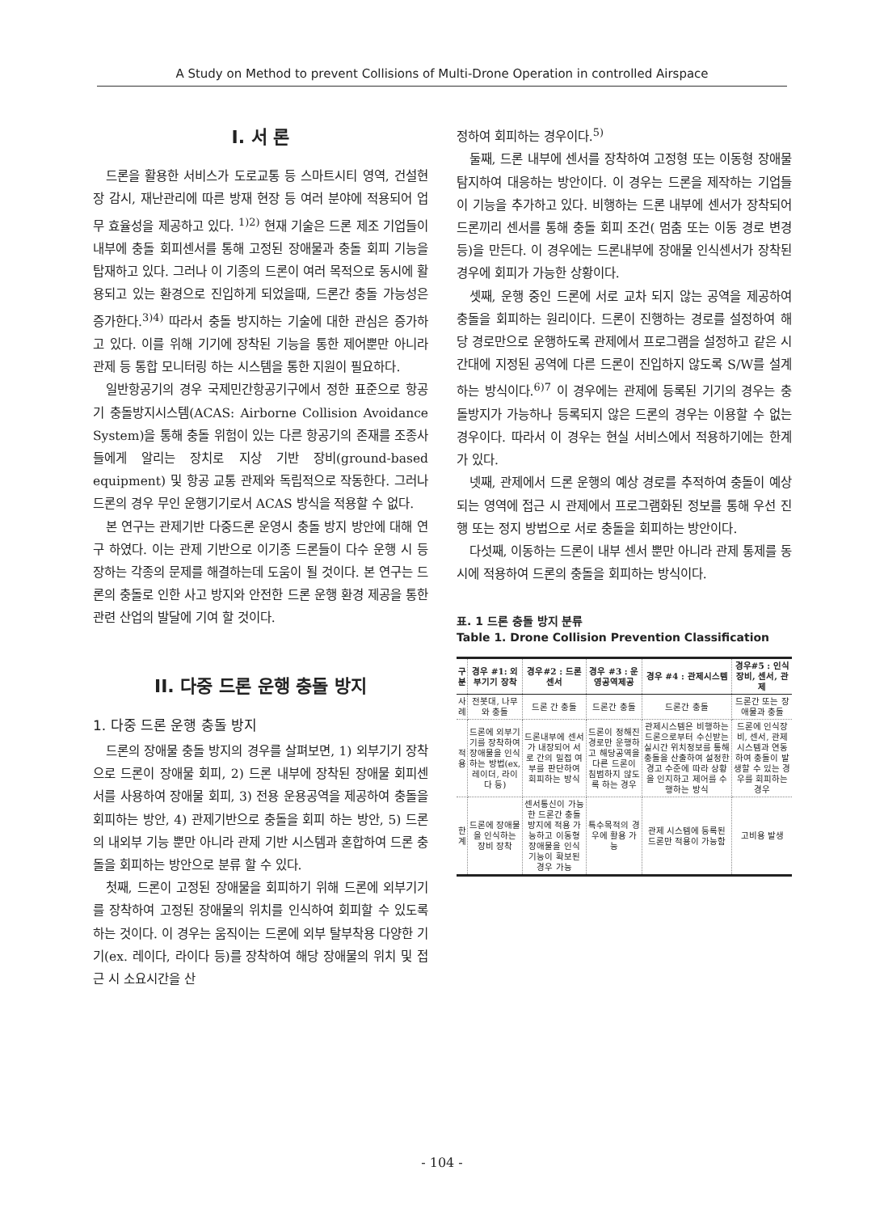A Study on Method to prevent Collisions of Multi-Drone Operation in controlled Airspace
I. 서 론
드론을 활용한 서비스가 도로교통 등 스마트시티 영역, 건설현장 감시, 재난관리에 따른 방재 현장 등 여러 분야에 적용되어 업무 효율성을 제공하고 있다. <sup>1)2)</sup> 현재 기술은 드론 제조 기업들이 내부에 충돌 회피센서를 통해 고정된 장애물과 충돌 회피 기능을 탑재하고 있다. 그러나 이 기종의 드론이 여러 목적으로 동시에 활용되고 있는 환경으로 진입하게 되었을때, 드론간 충돌 가능성은 증가한다.<sup>3)4)</sup> 따라서 충돌 방지하는 기술에 대한 관심은 증가하고 있다. 이를 위해 기기에 장착된 기능을 통한 제어뿐만 아니라 관제 등 통합 모니터링 하는 시스템을 통한 지원이 필요하다.
일반항공기의 경우 국제민간항공기구에서 정한 표준으로 항공기 충돌방지시스템(ACAS: Airborne Collision Avoidance System)을 통해 충돌 위험이 있는 다른 항공기의 존재를 조종사들에게 알리는 장치로 지상 기반 장비(ground-based equipment) 및 항공 교통 관제와 독립적으로 작동한다. 그러나 드론의 경우 무인 운행기기로서 ACAS 방식을 적용할 수 없다.
본 연구는 관제기반 다중드론 운영시 충돌 방지 방안에 대해 연구 하였다. 이는 관제 기반으로 이기종 드론들이 다수 운행 시 등장하는 각종의 문제를 해결하는데 도움이 될 것이다. 본 연구는 드론의 충돌로 인한 사고 방지와 안전한 드론 운행 환경 제공을 통한 관련 산업의 발달에 기여 할 것이다.
II. 다중 드론 운행 충돌 방지
1. 다중 드론 운행 충돌 방지
드론의 장애물 충돌 방지의 경우를 살펴보면, 1) 외부기기 장착으로 드론이 장애물 회피, 2) 드론 내부에 장착된 장애물 회피센서를 사용하여 장애물 회피, 3) 전용 운용공역을 제공하여 충돌을 회피하는 방안, 4) 관제기반으로 충돌을 회피 하는 방안, 5) 드론의 내외부 기능 뿐만 아니라 관제 기반 시스템과 혼합하여 드론 충돌을 회피하는 방안으로 분류 할 수 있다.
첫째, 드론이 고정된 장애물을 회피하기 위해 드론에 외부기기를 장착하여 고정된 장애물의 위치를 인식하여 회피할 수 있도록 하는 것이다. 이 경우는 움직이는 드론에 외부 탈부착용 다양한 기기(ex. 레이다, 라이다 등)를 장착하여 해당 장애물의 위치 및 접근 시 소요시간을 산
정하여 회피하는 경우이다.<sup>5)</sup>
둘째, 드론 내부에 센서를 장착하여 고정형 또는 이동형 장애물 탐지하여 대응하는 방안이다. 이 경우는 드론을 제작하는 기업들이 기능을 추가하고 있다. 비행하는 드론 내부에 센서가 장착되어 드론끼리 센서를 통해 충돌 회피 조건( 멈춤 또는 이동 경로 변경 등)을 만든다. 이 경우에는 드론내부에 장애물 인식센서가 장착된 경우에 회피가 가능한 상황이다.
셋째, 운행 중인 드론에 서로 교차 되지 않는 공역을 제공하여 충돌을 회피하는 원리이다. 드론이 진행하는 경로를 설정하여 해당 경로만으로 운행하도록 관제에서 프로그램을 설정하고 같은 시간대에 지정된 공역에 다른 드론이 진입하지 않도록 S/W를 설계하는 방식이다.<sup>6)7</sup> 이 경우에는 관제에 등록된 기기의 경우는 충돌방지가 가능하나 등록되지 않은 드론의 경우는 이용할 수 없는 경우이다. 따라서 이 경우는 현실 서비스에서 적용하기에는 한계가 있다.
넷째, 관제에서 드론 운행의 예상 경로를 추적하여 충돌이 예상되는 영역에 접근 시 관제에서 프로그램화된 정보를 통해 우선 진행 또는 정지 방법으로 서로 충돌을 회피하는 방안이다.
다섯째, 이동하는 드론이 내부 센서 뿐만 아니라 관제 통제를 동시에 적용하여 드론의 충돌을 회피하는 방식이다.
표. 1 드론 충돌 방지 분류
Table 1. Drone Collision Prevention Classification
| 구분 | 경우 #1: 외부기기 장착 | 경우#2 : 드론 센서 | 경우 #3 : 운영공역제공 | 경우 #4 : 관제시스템 | 경우#5 : 인식장비, 센서, 관제 |
| --- | --- | --- | --- | --- | --- |
| 사례 | 전봇대, 나무와 충돌 | 드론 간 충돌 | 드론간 충돌 | 드론간 충돌 | 드론간 또는 장애물과 충돌 |
| 적용 | 드론에 외부기기를 장착하여 장애물을 인식하는 방법(ex, 레이더, 라이다 등) | 드론내부에 센서가 내장되어 서로 간의 밀접 여부를 판단하여 회피하는 방식 | 드론이 정해진 경로만 운행하고 해당공역을 다른 드론이 침범하지 않도록 하는 경우 | 관제시스템은 비행하는 드론으로부터 수신받는 실시간 위치정보를 통해 충돌을 산출하여 설정한 경고 수준에 따라 상황을 인지하고 제어를 수행하는 방식 | 드론에 인식장비, 센서, 관제 시스템과 연동하여 충돌이 발생할 수 있는 경우를 회피하는 경우 |
| 한계 | 드론에 장애물을 인식하는 장비 장착 | 센서통신이 가능한 드론간 충돌방지에 적용 가능하고 이동형 장애물을 인식 기능이 확보된 경우 가능 | 특수목적의 경우에 활용 가능 | 관제 시스템에 등록된 드론만 적용이 가능함 | 고비용 발생 |
- 104 -